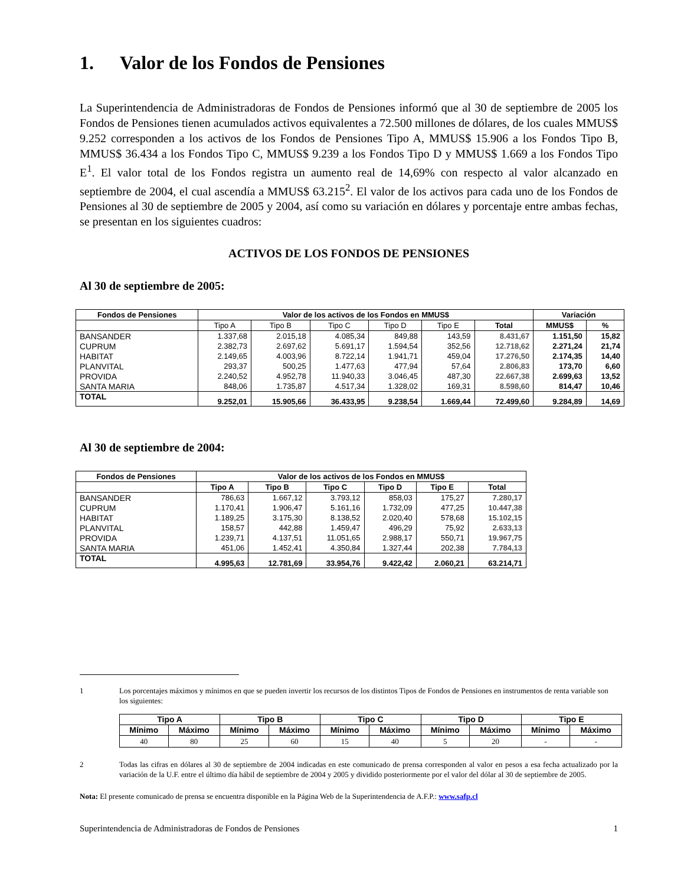1. Valor de los Fondos de Pensiones
La Superintendencia de Administradoras de Fondos de Pensiones informó que al 30 de septiembre de 2005 los Fondos de Pensiones tienen acumulados activos equivalentes a 72.500 millones de dólares, de los cuales MMUS$ 9.252 corresponden a los activos de los Fondos de Pensiones Tipo A, MMUS$ 15.906 a los Fondos Tipo B, MMUS$ 36.434 a los Fondos Tipo C, MMUS$ 9.239 a los Fondos Tipo D y MMUS$ 1.669 a los Fondos Tipo E<sup>1</sup>. El valor total de los Fondos registra un aumento real de 14,69% con respecto al valor alcanzado en septiembre de 2004, el cual ascendía a MMUS$ 63.215<sup>2</sup>. El valor de los activos para cada uno de los Fondos de Pensiones al 30 de septiembre de 2005 y 2004, así como su variación en dólares y porcentaje entre ambas fechas, se presentan en los siguientes cuadros:
ACTIVOS DE LOS FONDOS DE PENSIONES
Al 30 de septiembre de 2005:
| Fondos de Pensiones | Valor de los activos de los Fondos en MMUS$ | | | | | | Variación | |
| --- | --- | --- | --- | --- | --- | --- | --- | --- |
| | Tipo A | Tipo B | Tipo C | Tipo D | Tipo E | Total | MMUS$ | % |
| BANSANDER | 1.337,68 | 2.015,18 | 4.085,34 | 849,88 | 143,59 | 8.431,67 | 1.151,50 | 15,82 |
| CUPRUM | 2.382,73 | 2.697,62 | 5.691,17 | 1.594,54 | 352,56 | 12.718,62 | 2.271,24 | 21,74 |
| HABITAT | 2.149,65 | 4.003,96 | 8.722,14 | 1.941,71 | 459,04 | 17.276,50 | 2.174,35 | 14,40 |
| PLANVITAL | 293,37 | 500,25 | 1.477,63 | 477,94 | 57,64 | 2.806,83 | 173,70 | 6,60 |
| PROVIDA | 2.240,52 | 4.952,78 | 11.940,33 | 3.046,45 | 487,30 | 22.667,38 | 2.699,63 | 13,52 |
| SANTA MARIA | 848,06 | 1.735,87 | 4.517,34 | 1.328,02 | 169,31 | 8.598,60 | 814,47 | 10,46 |
| TOTAL | 9.252,01 | 15.905,66 | 36.433,95 | 9.238,54 | 1.669,44 | 72.499,60 | 9.284,89 | 14,69 |
Al 30 de septiembre de 2004:
| Fondos de Pensiones | Valor de los activos de los Fondos en MMUS$ | | | | | |
| --- | --- | --- | --- | --- | --- | --- |
| | Tipo A | Tipo B | Tipo C | Tipo D | Tipo E | Total |
| BANSANDER | 786,63 | 1.667,12 | 3.793,12 | 858,03 | 175,27 | 7.280,17 |
| CUPRUM | 1.170,41 | 1.906,47 | 5.161,16 | 1.732,09 | 477,25 | 10.447,38 |
| HABITAT | 1.189,25 | 3.175,30 | 8.138,52 | 2.020,40 | 578,68 | 15.102,15 |
| PLANVITAL | 158,57 | 442,88 | 1.459,47 | 496,29 | 75,92 | 2.633,13 |
| PROVIDA | 1.239,71 | 4.137,51 | 11.051,65 | 2.988,17 | 550,71 | 19.967,75 |
| SANTA MARIA | 451,06 | 1.452,41 | 4.350,84 | 1.327,44 | 202,38 | 7.784,13 |
| TOTAL | 4.995,63 | 12.781,69 | 33.954,76 | 9.422,42 | 2.060,21 | 63.214,71 |
1 Los porcentajes máximos y mínimos en que se pueden invertir los recursos de los distintos Tipos de Fondos de Pensiones en instrumentos de renta variable son los siguientes:
| Tipo A | | Tipo B | | Tipo C | | Tipo D | | Tipo E | |
| --- | --- | --- | --- | --- | --- | --- | --- | --- | --- |
| Mínimo | Máximo | Mínimo | Máximo | Mínimo | Máximo | Mínimo | Máximo | Mínimo | Máximo |
| 40 | 80 | 25 | 60 | 15 | 40 | 5 | 20 | - | - |
2 Todas las cifras en dólares al 30 de septiembre de 2004 indicadas en este comunicado de prensa corresponden al valor en pesos a esa fecha actualizado por la variación de la U.F. entre el último día hábil de septiembre de 2004 y 2005 y dividido posteriormente por el valor del dólar al 30 de septiembre de 2005.
Nota: El presente comunicado de prensa se encuentra disponible en la Página Web de la Superintendencia de A.F.P.: www.safp.cl
Superintendencia de Administradoras de Fondos de Pensiones 1